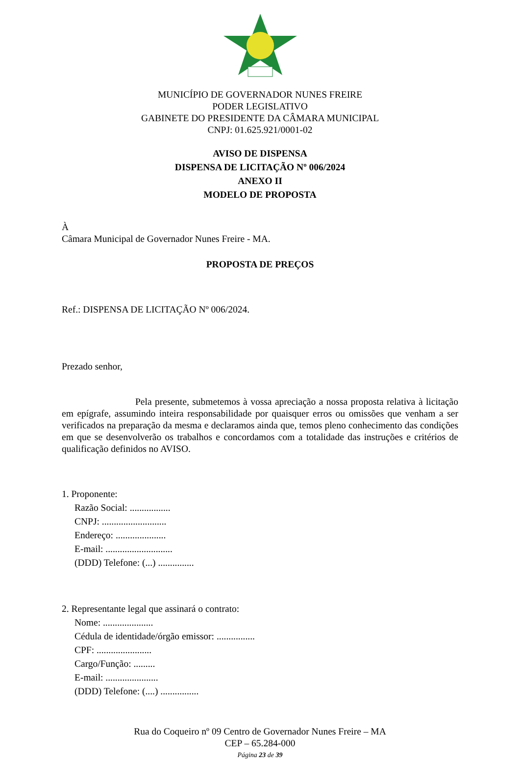MUNICÍPIO DE GOVERNADOR NUNES FREIRE
PODER LEGISLATIVO
GABINETE DO PRESIDENTE DA CÂMARA MUNICIPAL
CNPJ: 01.625.921/0001-02
AVISO DE DISPENSA
DISPENSA DE LICITAÇÃO Nº 006/2024
ANEXO II
MODELO DE PROPOSTA
À
Câmara Municipal de Governador Nunes Freire - MA.
PROPOSTA DE PREÇOS
Ref.: DISPENSA DE LICITAÇÃO Nº 006/2024.
Prezado senhor,
Pela presente, submetemos à vossa apreciação a nossa proposta relativa à licitação em epígrafe, assumindo inteira responsabilidade por quaisquer erros ou omissões que venham a ser verificados na preparação da mesma e declaramos ainda que, temos pleno conhecimento das condições em que se desenvolverão os trabalhos e concordamos com a totalidade das instruções e critérios de qualificação definidos no AVISO.
1. Proponente:
Razão Social: .................
CNPJ: ...........................
Endereço: .....................
E-mail: ............................
(DDD) Telefone: (...) ...............
2. Representante legal que assinará o contrato:
Nome: .....................
Cédula de identidade/órgão emissor: ................
CPF: .......................
Cargo/Função: .........
E-mail: ......................
(DDD) Telefone: (....) ................
Rua do Coqueiro nº 09 Centro de Governador Nunes Freire – MA
CEP – 65.284-000
Página 23 de 39